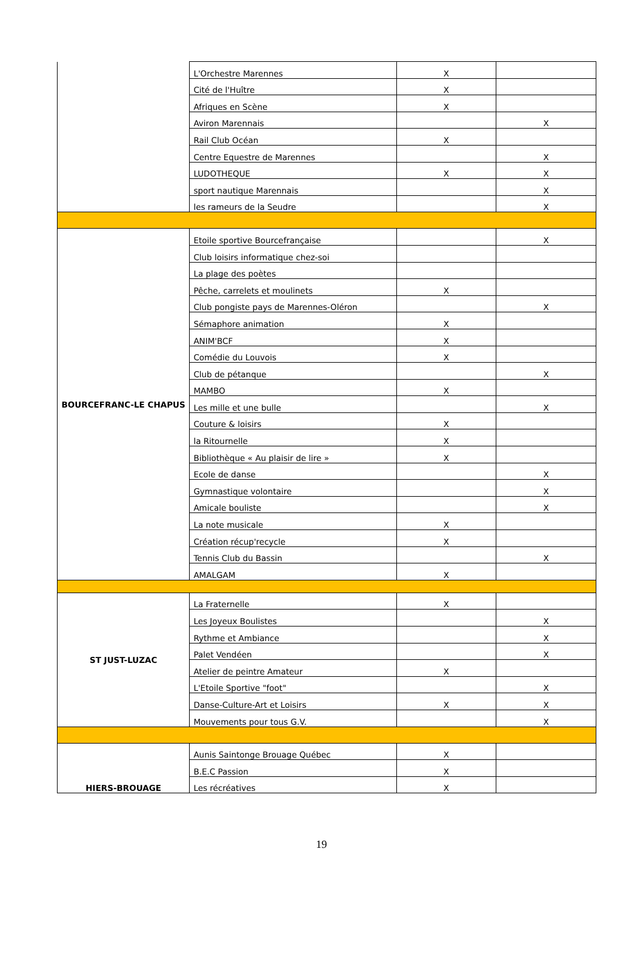| | L'Orchestre Marennes | X | |
| | Cité de l'Huître | X | |
| | Afriques en Scène | X | |
| | Aviron Marennais | | X |
| | Rail Club Océan | X | |
| | Centre Equestre de Marennes | | X |
| | LUDOTHEQUE | X | X |
| | sport nautique Marennais | | X |
| | les rameurs de la Seudre | | X |
| BOURCEFRANC-LE CHAPUS | Etoile sportive Bourcefrançaise | | X |
| | Club loisirs informatique chez-soi | | |
| | La plage des poètes | | |
| | Pêche, carrelets et moulinets | X | |
| | Club pongiste pays de Marennes-Oléron | | X |
| | Sémaphore animation | X | |
| | ANIM'BCF | X | |
| | Comédie du Louvois | X | |
| | Club de pétanque | | X |
| | MAMBO | X | |
| | Les mille et une bulle | | X |
| | Couture & loisirs | X | |
| | la Ritournelle | X | |
| | Bibliothèque « Au plaisir de lire » | X | |
| | Ecole de danse | | X |
| | Gymnastique volontaire | | X |
| | Amicale bouliste | | X |
| | La note musicale | X | |
| | Création récup'recycle | X | |
| | Tennis Club du Bassin | | X |
| | AMALGAM | X | |
| ST JUST-LUZAC | La Fraternelle | X | |
| | Les Joyeux Boulistes | | X |
| | Rythme et Ambiance | | X |
| | Palet Vendéen | | X |
| | Atelier de peintre Amateur | X | |
| | L'Etoile Sportive "foot" | | X |
| | Danse-Culture-Art et Loisirs | X | X |
| | Mouvements pour tous G.V. | | X |
| HIERS-BROUAGE | Aunis Saintonge Brouage Québec | X | |
| | B.E.C Passion | X | |
| | Les récréatives | X | |
19